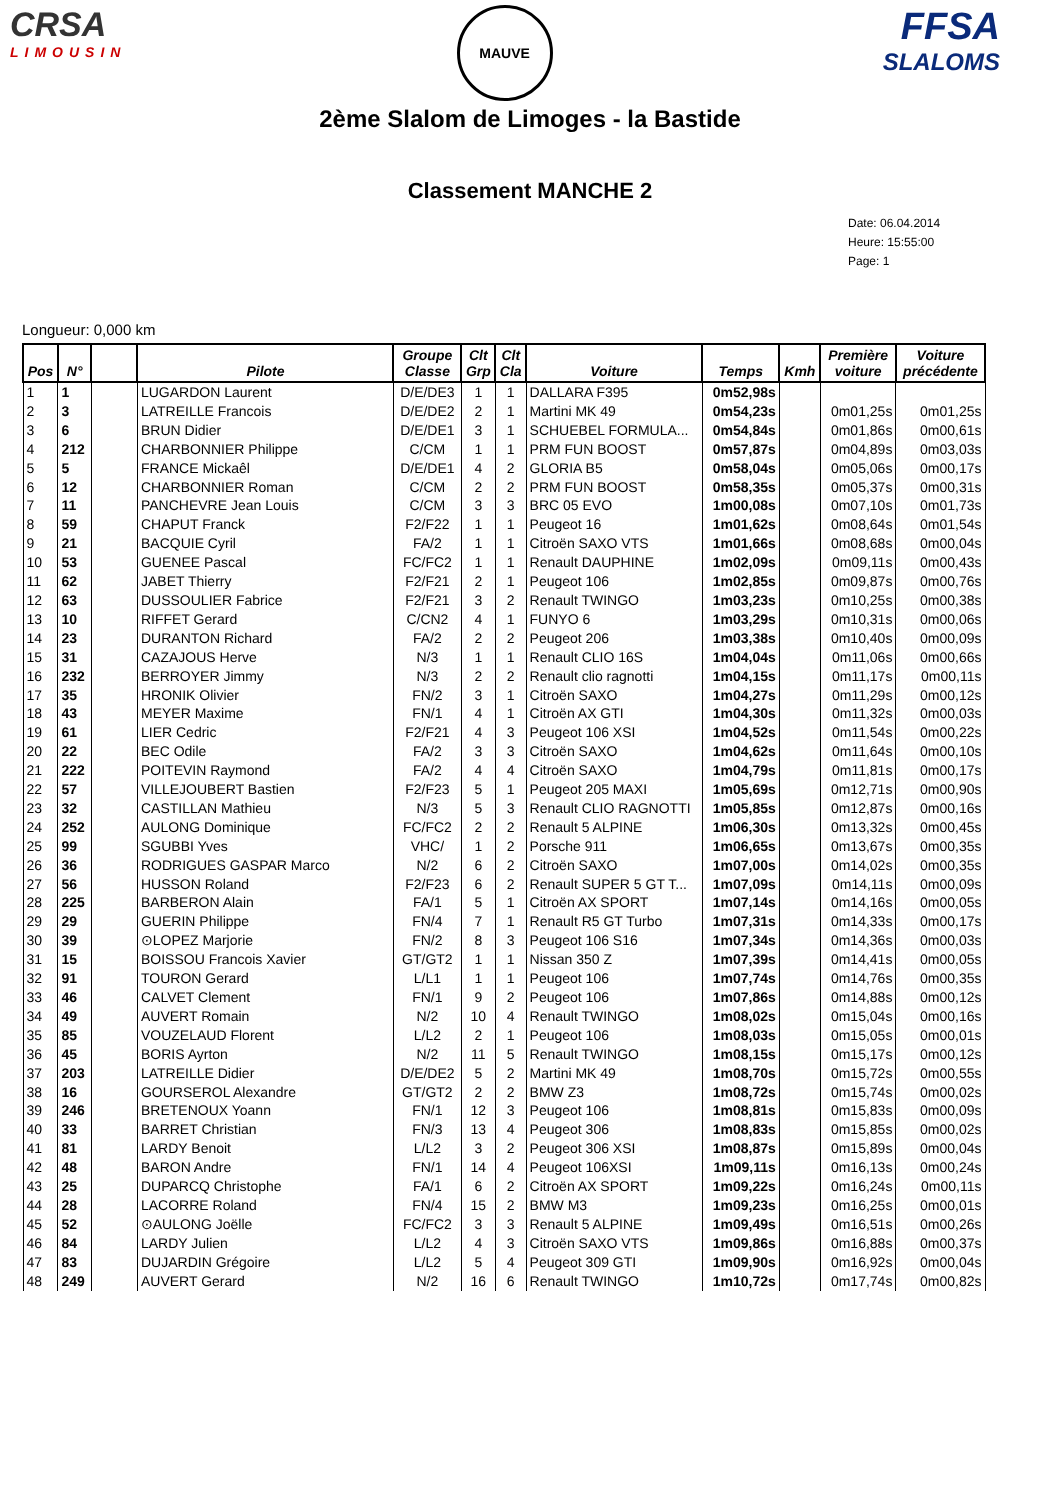CRSA
LIMOUSIN
MAUVE
FFSA
SLALOMS
2ème Slalom de Limoges - la Bastide
Classement MANCHE 2
Date: 06.04.2014
Heure: 15:55:00
Page: 1
Longueur: 0,000 km
| Pos | N° | | Pilote | Groupe Classe | Clt Grp | Clt Cla | Voiture | Temps | Kmh | Première voiture | Voiture précédente |
| --- | --- | --- | --- | --- | --- | --- | --- | --- | --- | --- | --- |
| 1 | 1 | | LUGARDON Laurent | D/E/DE3 | 1 | 1 | DALLARA F395 | 0m52,98s | | | |
| 2 | 3 | | LATREILLE Francois | D/E/DE2 | 2 | 1 | Martini MK 49 | 0m54,23s | | 0m01,25s | 0m01,25s |
| 3 | 6 | | BRUN Didier | D/E/DE1 | 3 | 1 | SCHUEBEL FORMULA... | 0m54,84s | | 0m01,86s | 0m00,61s |
| 4 | 212 | | CHARBONNIER Philippe | C/CM | 1 | 1 | PRM FUN BOOST | 0m57,87s | | 0m04,89s | 0m03,03s |
| 5 | 5 | | FRANCE Mickaêl | D/E/DE1 | 4 | 2 | GLORIA B5 | 0m58,04s | | 0m05,06s | 0m00,17s |
| 6 | 12 | | CHARBONNIER Roman | C/CM | 2 | 2 | PRM FUN BOOST | 0m58,35s | | 0m05,37s | 0m00,31s |
| 7 | 11 | | PANCHEVRE Jean Louis | C/CM | 3 | 3 | BRC 05 EVO | 1m00,08s | | 0m07,10s | 0m01,73s |
| 8 | 59 | | CHAPUT Franck | F2/F22 | 1 | 1 | Peugeot 16 | 1m01,62s | | 0m08,64s | 0m01,54s |
| 9 | 21 | | BACQUIE Cyril | FA/2 | 1 | 1 | Citroën SAXO VTS | 1m01,66s | | 0m08,68s | 0m00,04s |
| 10 | 53 | | GUENEE Pascal | FC/FC2 | 1 | 1 | Renault DAUPHINE | 1m02,09s | | 0m09,11s | 0m00,43s |
| 11 | 62 | | JABET Thierry | F2/F21 | 2 | 1 | Peugeot 106 | 1m02,85s | | 0m09,87s | 0m00,76s |
| 12 | 63 | | DUSSOULIER Fabrice | F2/F21 | 3 | 2 | Renault TWINGO | 1m03,23s | | 0m10,25s | 0m00,38s |
| 13 | 10 | | RIFFET Gerard | C/CN2 | 4 | 1 | FUNYO 6 | 1m03,29s | | 0m10,31s | 0m00,06s |
| 14 | 23 | | DURANTON Richard | FA/2 | 2 | 2 | Peugeot 206 | 1m03,38s | | 0m10,40s | 0m00,09s |
| 15 | 31 | | CAZAJOUS Herve | N/3 | 1 | 1 | Renault CLIO 16S | 1m04,04s | | 0m11,06s | 0m00,66s |
| 16 | 232 | | BERROYER Jimmy | N/3 | 2 | 2 | Renault clio ragnotti | 1m04,15s | | 0m11,17s | 0m00,11s |
| 17 | 35 | | HRONIK Olivier | FN/2 | 3 | 1 | Citroën SAXO | 1m04,27s | | 0m11,29s | 0m00,12s |
| 18 | 43 | | MEYER Maxime | FN/1 | 4 | 1 | Citroën AX GTI | 1m04,30s | | 0m11,32s | 0m00,03s |
| 19 | 61 | | LIER Cedric | F2/F21 | 4 | 3 | Peugeot 106 XSI | 1m04,52s | | 0m11,54s | 0m00,22s |
| 20 | 22 | | BEC Odile | FA/2 | 3 | 3 | Citroën SAXO | 1m04,62s | | 0m11,64s | 0m00,10s |
| 21 | 222 | | POITEVIN Raymond | FA/2 | 4 | 4 | Citroën SAXO | 1m04,79s | | 0m11,81s | 0m00,17s |
| 22 | 57 | | VILLEJOUBERT Bastien | F2/F23 | 5 | 1 | Peugeot 205 MAXI | 1m05,69s | | 0m12,71s | 0m00,90s |
| 23 | 32 | | CASTILLAN Mathieu | N/3 | 5 | 3 | Renault CLIO RAGNOTTI | 1m05,85s | | 0m12,87s | 0m00,16s |
| 24 | 252 | | AULONG Dominique | FC/FC2 | 2 | 2 | Renault 5 ALPINE | 1m06,30s | | 0m13,32s | 0m00,45s |
| 25 | 99 | | SGUBBI Yves | VHC/ | 1 | 2 | Porsche 911 | 1m06,65s | | 0m13,67s | 0m00,35s |
| 26 | 36 | | RODRIGUES GASPAR Marco | N/2 | 6 | 2 | Citroën SAXO | 1m07,00s | | 0m14,02s | 0m00,35s |
| 27 | 56 | | HUSSON Roland | F2/F23 | 6 | 2 | Renault SUPER 5 GT T... | 1m07,09s | | 0m14,11s | 0m00,09s |
| 28 | 225 | | BARBERON Alain | FA/1 | 5 | 1 | Citroën AX SPORT | 1m07,14s | | 0m14,16s | 0m00,05s |
| 29 | 29 | | GUERIN Philippe | FN/4 | 7 | 1 | Renault R5 GT Turbo | 1m07,31s | | 0m14,33s | 0m00,17s |
| 30 | 39 | | ⊙LOPEZ Marjorie | FN/2 | 8 | 3 | Peugeot 106 S16 | 1m07,34s | | 0m14,36s | 0m00,03s |
| 31 | 15 | | BOISSOU Francois Xavier | GT/GT2 | 1 | 1 | Nissan 350 Z | 1m07,39s | | 0m14,41s | 0m00,05s |
| 32 | 91 | | TOURON Gerard | L/L1 | 1 | 1 | Peugeot 106 | 1m07,74s | | 0m14,76s | 0m00,35s |
| 33 | 46 | | CALVET Clement | FN/1 | 9 | 2 | Peugeot 106 | 1m07,86s | | 0m14,88s | 0m00,12s |
| 34 | 49 | | AUVERT Romain | N/2 | 10 | 4 | Renault TWINGO | 1m08,02s | | 0m15,04s | 0m00,16s |
| 35 | 85 | | VOUZELAUD Florent | L/L2 | 2 | 1 | Peugeot 106 | 1m08,03s | | 0m15,05s | 0m00,01s |
| 36 | 45 | | BORIS Ayrton | N/2 | 11 | 5 | Renault TWINGO | 1m08,15s | | 0m15,17s | 0m00,12s |
| 37 | 203 | | LATREILLE Didier | D/E/DE2 | 5 | 2 | Martini MK 49 | 1m08,70s | | 0m15,72s | 0m00,55s |
| 38 | 16 | | GOURSEROL Alexandre | GT/GT2 | 2 | 2 | BMW Z3 | 1m08,72s | | 0m15,74s | 0m00,02s |
| 39 | 246 | | BRETENOUX Yoann | FN/1 | 12 | 3 | Peugeot 106 | 1m08,81s | | 0m15,83s | 0m00,09s |
| 40 | 33 | | BARRET Christian | FN/3 | 13 | 4 | Peugeot 306 | 1m08,83s | | 0m15,85s | 0m00,02s |
| 41 | 81 | | LARDY Benoit | L/L2 | 3 | 2 | Peugeot 306 XSI | 1m08,87s | | 0m15,89s | 0m00,04s |
| 42 | 48 | | BARON Andre | FN/1 | 14 | 4 | Peugeot 106XSI | 1m09,11s | | 0m16,13s | 0m00,24s |
| 43 | 25 | | DUPARCQ Christophe | FA/1 | 6 | 2 | Citroën AX SPORT | 1m09,22s | | 0m16,24s | 0m00,11s |
| 44 | 28 | | LACORRE Roland | FN/4 | 15 | 2 | BMW M3 | 1m09,23s | | 0m16,25s | 0m00,01s |
| 45 | 52 | | ⊙AULONG Joëlle | FC/FC2 | 3 | 3 | Renault 5 ALPINE | 1m09,49s | | 0m16,51s | 0m00,26s |
| 46 | 84 | | LARDY Julien | L/L2 | 4 | 3 | Citroën SAXO VTS | 1m09,86s | | 0m16,88s | 0m00,37s |
| 47 | 83 | | DUJARDIN Grégoire | L/L2 | 5 | 4 | Peugeot 309 GTI | 1m09,90s | | 0m16,92s | 0m00,04s |
| 48 | 249 | | AUVERT Gerard | N/2 | 16 | 6 | Renault TWINGO | 1m10,72s | | 0m17,74s | 0m00,82s |